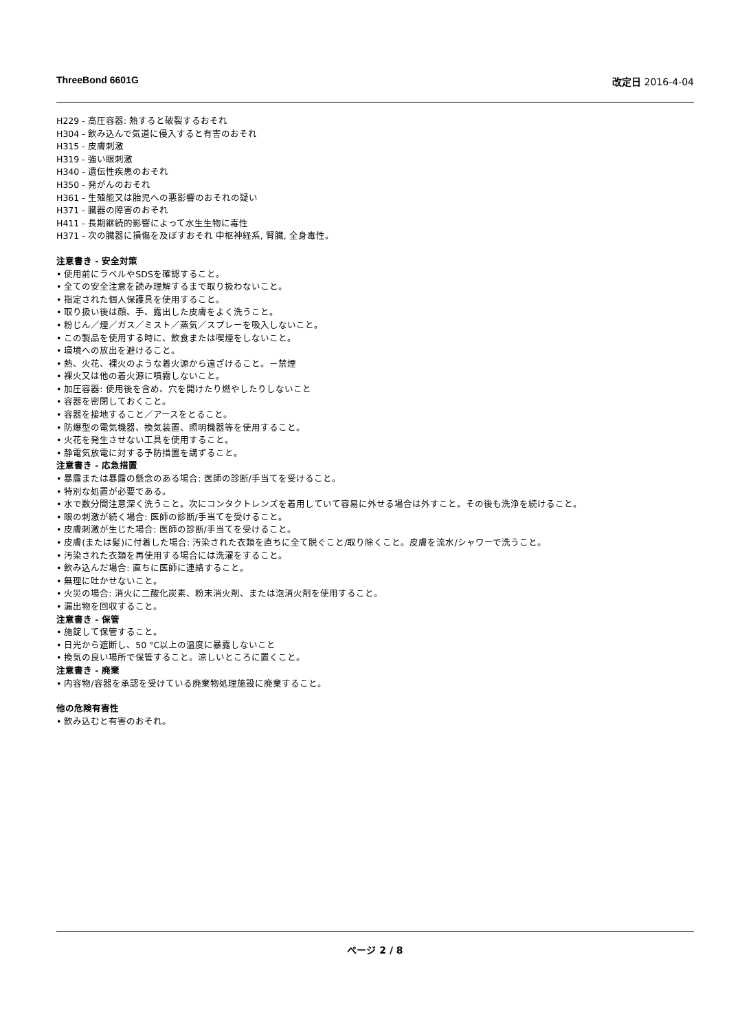ThreeBond 6601G 改定日 2016-4-04
H229 - 高圧容器: 熱すると破裂するおそれ
H304 - 飲み込んで気道に侵入すると有害のおそれ
H315 - 皮膚刺激
H319 - 強い眼刺激
H340 - 遺伝性疾患のおそれ
H350 - 発がんのおそれ
H361 - 生殖能又は胎児への悪影響のおそれの疑い
H371 - 臓器の障害のおそれ
H411 - 長期継続的影響によって水生生物に毒性
H371 - 次の臓器に損傷を及ぼすおそれ 中枢神経系, 腎臓, 全身毒性。
注意書き - 安全対策
• 使用前にラベルやSDSを確認すること。
• 全ての安全注意を読み理解するまで取り扱わないこと。
• 指定された個人保護具を使用すること。
• 取り扱い後は顔、手、露出した皮膚をよく洗うこと。
• 粉じん／煙／ガス／ミスト／蒸気／スプレーを吸入しないこと。
• この製品を使用する時に、飲食または喫煙をしないこと。
• 環境への放出を避けること。
• 熱、火花、裸火のような着火源から遠ざけること。－禁煙
• 裸火又は他の着火源に噴霧しないこと。
• 加圧容器: 使用後を含め、穴を開けたり燃やしたりしないこと
• 容器を密閉しておくこと。
• 容器を接地すること／アースをとること。
• 防爆型の電気機器、換気装置、照明機器等を使用すること。
• 火花を発生させない工具を使用すること。
• 静電気放電に対する予防措置を講ずること。
注意書き - 応急措置
• 暴露または暴露の懸念のある場合: 医師の診断/手当てを受けること。
• 特別な処置が必要である。
• 水で数分間注意深く洗うこと。次にコンタクトレンズを着用していて容易に外せる場合は外すこと。その後も洗浄を続けること。
• 眼の刺激が続く場合: 医師の診断/手当てを受けること。
• 皮膚刺激が生じた場合: 医師の診断/手当てを受けること。
• 皮膚(または髪)に付着した場合: 汚染された衣類を直ちに全て脱ぐこと/取り除くこと。皮膚を流水/シャワーで洗うこと。
• 汚染された衣類を再使用する場合には洗濯をすること。
• 飲み込んだ場合: 直ちに医師に連絡すること。
• 無理に吐かせないこと。
• 火災の場合: 消火に二酸化炭素、粉末消火剤、または泡消火剤を使用すること。
• 漏出物を回収すること。
注意書き - 保管
• 施錠して保管すること。
• 日光から遮断し、50 °C以上の温度に暴露しないこと
• 換気の良い場所で保管すること。涼しいところに置くこと。
注意書き - 廃棄
• 内容物/容器を承認を受けている廃棄物処理施設に廃棄すること。
他の危険有害性
• 飲み込むと有害のおそれ。
ページ 2 / 8